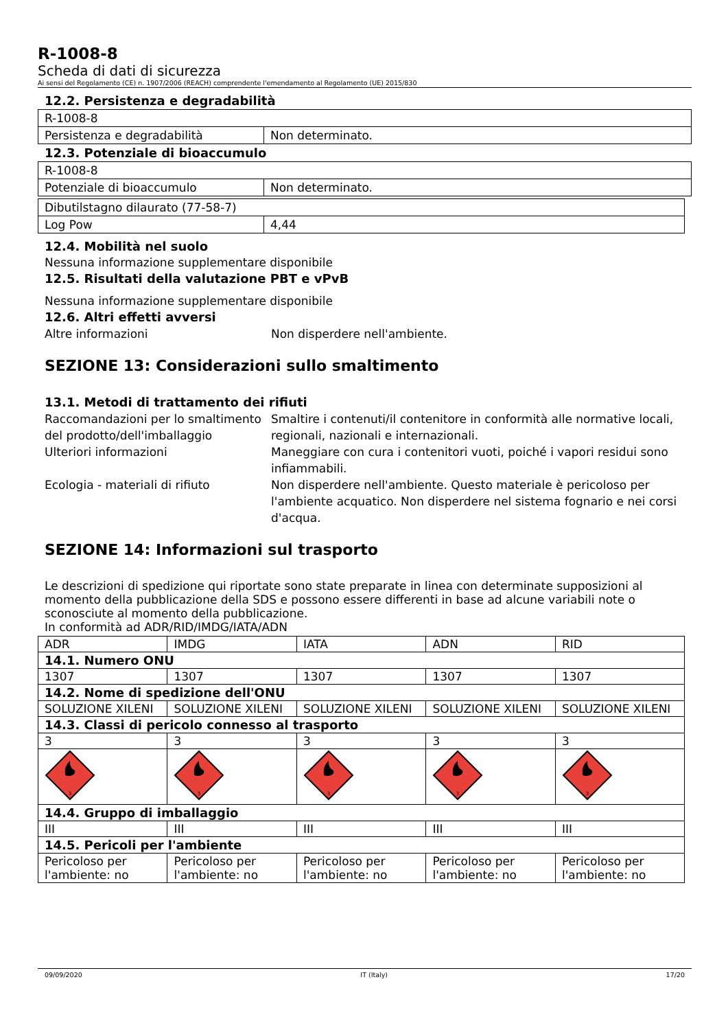R-1008-8
Scheda di dati di sicurezza
Ai sensi del Regolamento (CE) n. 1907/2006 (REACH) comprendente l'emendamento al Regolamento (UE) 2015/830
12.2. Persistenza e degradabilità
| R-1008-8 | |
| Persistenza e degradabilità | Non determinato. |
12.3. Potenziale di bioaccumulo
| R-1008-8 | |
| Potenziale di bioaccumulo | Non determinato. |
| Dibutilstagno dilaurato (77-58-7) | |
| Log Pow | 4,44 |
12.4. Mobilità nel suolo
Nessuna informazione supplementare disponibile
12.5. Risultati della valutazione PBT e vPvB
Nessuna informazione supplementare disponibile
12.6. Altri effetti avversi
Altre informazioni Non disperdere nell'ambiente.
SEZIONE 13: Considerazioni sullo smaltimento
13.1. Metodi di trattamento dei rifiuti
Raccomandazioni per lo smaltimento del prodotto/dell'imballaggio
Smaltire i contenuti/il contenitore in conformità alle normative locali, regionali, nazionali e internazionali.
Ulteriori informazioni Maneggiare con cura i contenitori vuoti, poiché i vapori residui sono infiammabili.
Ecologia - materiali di rifiuto Non disperdere nell'ambiente. Questo materiale è pericoloso per l'ambiente acquatico. Non disperdere nel sistema fognario e nei corsi d'acqua.
SEZIONE 14: Informazioni sul trasporto
Le descrizioni di spedizione qui riportate sono state preparate in linea con determinate supposizioni al momento della pubblicazione della SDS e possono essere differenti in base ad alcune variabili note o sconosciute al momento della pubblicazione.
In conformità ad ADR/RID/IMDG/IATA/ADN
| ADR | IMDG | IATA | ADN | RID |
| 14.1. Numero ONU | | | | |
| 1307 | 1307 | 1307 | 1307 | 1307 |
| 14.2. Nome di spedizione dell'ONU | | | | |
| SOLUZIONE XILENI | SOLUZIONE XILENI | SOLUZIONE XILENI | SOLUZIONE XILENI | SOLUZIONE XILENI |
| 14.3. Classi di pericolo connesso al trasporto | | | | |
| 3 | 3 | 3 | 3 | 3 |
| 3 | 3 | 3 | 3 | 3 |
| 14.4. Gruppo di imballaggio | | | | |
| III | III | III | III | III |
| 14.5. Pericoli per l'ambiente | | | | |
| Pericoloso per l'ambiente: no | Pericoloso per l'ambiente: no | Pericoloso per l'ambiente: no | Pericoloso per l'ambiente: no | Pericoloso per l'ambiente: no |
09/09/2020 IT (Italy) 17/20